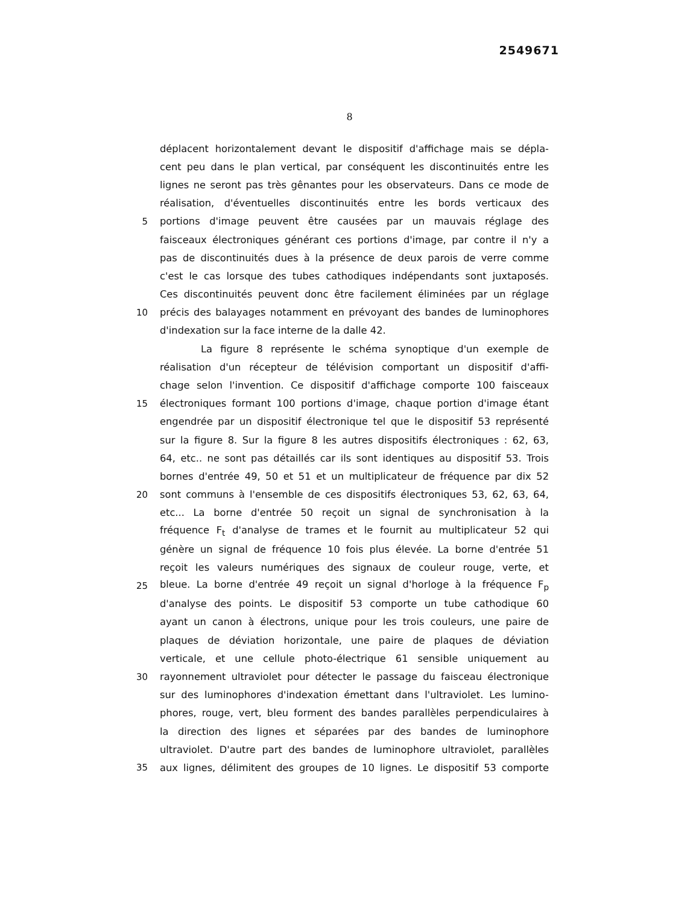2549671
8
déplacent horizontalement devant le dispositif d'affichage mais se dépla-
cent peu dans le plan vertical, par conséquent les discontinuités entre les
lignes ne seront pas très gênantes pour les observateurs. Dans ce mode de
réalisation, d'éventuelles discontinuités entre les bords verticaux des
5 portions d'image peuvent être causées par un mauvais réglage des
faisceaux électroniques générant ces portions d'image, par contre il n'y a
pas de discontinuités dues à la présence de deux parois de verre comme
c'est le cas lorsque des tubes cathodiques indépendants sont juxtaposés.
Ces discontinuités peuvent donc être facilement éliminées par un réglage
10 précis des balayages notamment en prévoyant des bandes de luminophores
d'indexation sur la face interne de la dalle 42.
La figure 8 représente le schéma synoptique d'un exemple de
réalisation d'un récepteur de télévision comportant un dispositif d'affi-
chage selon l'invention. Ce dispositif d'affichage comporte 100 faisceaux
15 électroniques formant 100 portions d'image, chaque portion d'image étant
engendrée par un dispositif électronique tel que le dispositif 53 représenté
sur la figure 8. Sur la figure 8 les autres dispositifs électroniques : 62, 63,
64, etc.. ne sont pas détaillés car ils sont identiques au dispositif 53. Trois
bornes d'entrée 49, 50 et 51 et un multiplicateur de fréquence par dix 52
20 sont communs à l'ensemble de ces dispositifs électroniques 53, 62, 63, 64,
etc... La borne d'entrée 50 reçoit un signal de synchronisation à la
fréquence F<sub>t</sub> d'analyse de trames et le fournit au multiplicateur 52 qui
génère un signal de fréquence 10 fois plus élevée. La borne d'entrée 51
reçoit les valeurs numériques des signaux de couleur rouge, verte, et
25 bleue. La borne d'entrée 49 reçoit un signal d'horloge à la fréquence F<sub>p</sub>
d'analyse des points. Le dispositif 53 comporte un tube cathodique 60
ayant un canon à électrons, unique pour les trois couleurs, une paire de
plaques de déviation horizontale, une paire de plaques de déviation
verticale, et une cellule photo-électrique 61 sensible uniquement au
30 rayonnement ultraviolet pour détecter le passage du faisceau électronique
sur des luminophores d'indexation émettant dans l'ultraviolet. Les lumino-
phores, rouge, vert, bleu forment des bandes parallèles perpendiculaires à
la direction des lignes et séparées par des bandes de luminophore
ultraviolet. D'autre part des bandes de luminophore ultraviolet, parallèles
35 aux lignes, délimitent des groupes de 10 lignes. Le dispositif 53 comporte